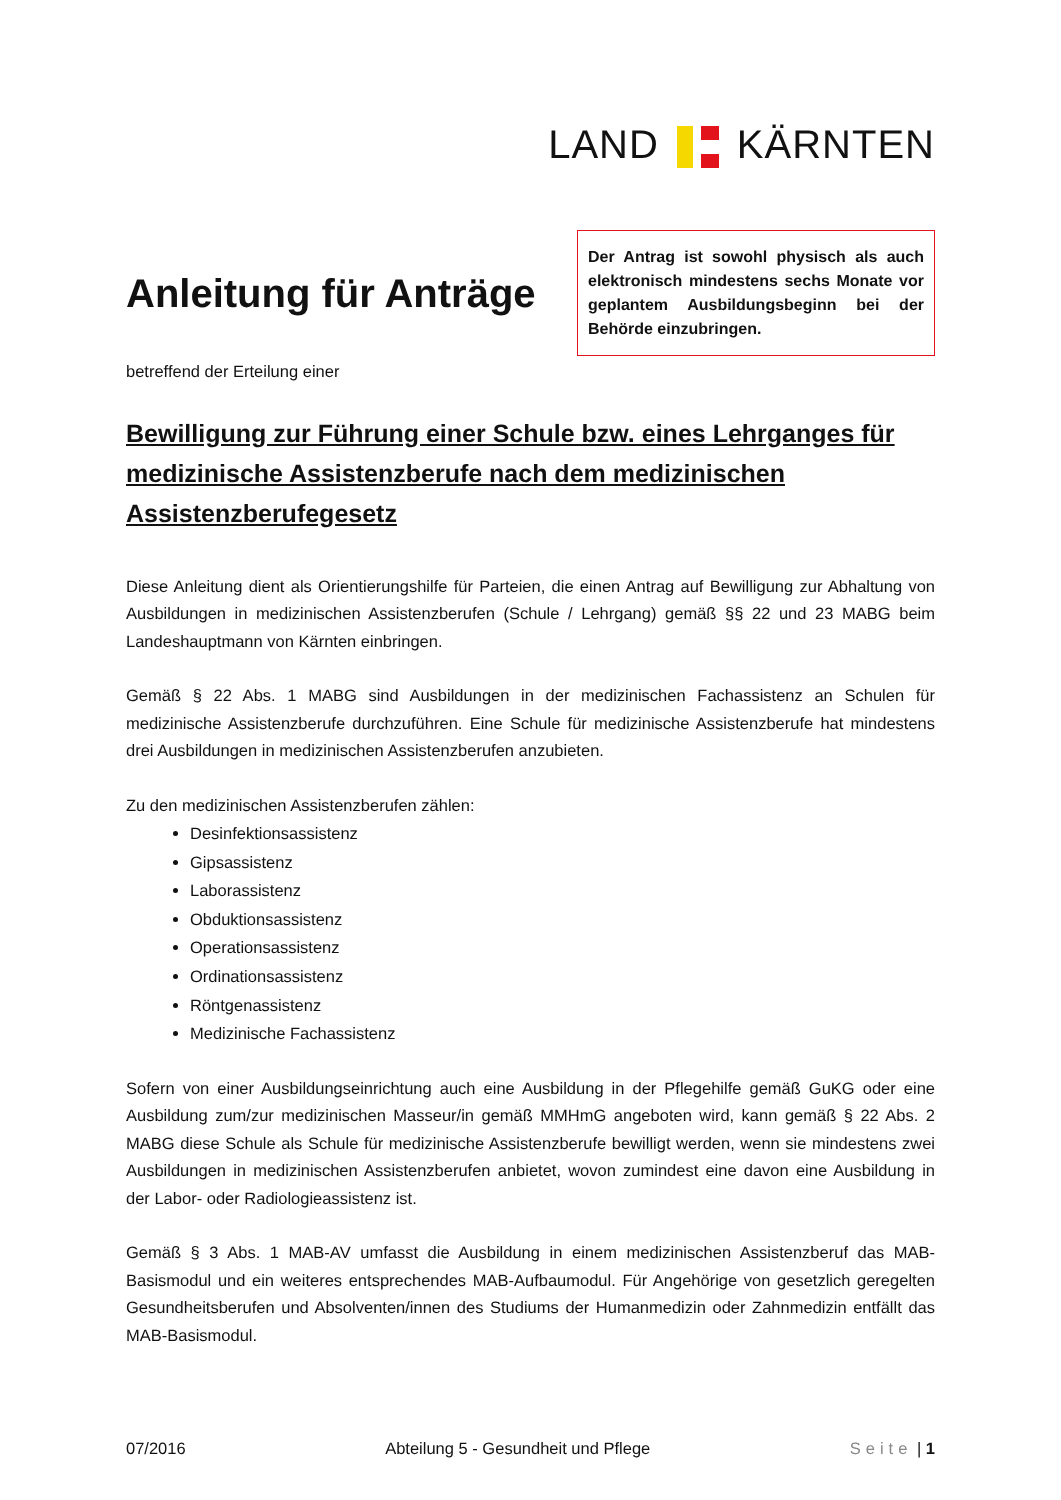LAND KÄRNTEN
Anleitung für Anträge
Der Antrag ist sowohl physisch als auch elektronisch mindestens sechs Monate vor geplantem Ausbildungsbeginn bei der Behörde einzubringen.
betreffend der Erteilung einer
Bewilligung zur Führung einer Schule bzw. eines Lehrganges für medizinische Assistenzberufe nach dem medizinischen Assistenzberufegesetz
Diese Anleitung dient als Orientierungshilfe für Parteien, die einen Antrag auf Bewilligung zur Abhaltung von Ausbildungen in medizinischen Assistenzberufen (Schule / Lehrgang) gemäß §§ 22 und 23 MABG beim Landeshauptmann von Kärnten einbringen.
Gemäß § 22 Abs. 1 MABG sind Ausbildungen in der medizinischen Fachassistenz an Schulen für medizinische Assistenzberufe durchzuführen. Eine Schule für medizinische Assistenzberufe hat mindestens drei Ausbildungen in medizinischen Assistenzberufen anzubieten.
Zu den medizinischen Assistenzberufen zählen:
Desinfektionsassistenz
Gipsassistenz
Laborassistenz
Obduktionsassistenz
Operationsassistenz
Ordinationsassistenz
Röntgenassistenz
Medizinische Fachassistenz
Sofern von einer Ausbildungseinrichtung auch eine Ausbildung in der Pflegehilfe gemäß GuKG oder eine Ausbildung zum/zur medizinischen Masseur/in gemäß MMHmG angeboten wird, kann gemäß § 22 Abs. 2 MABG diese Schule als Schule für medizinische Assistenzberufe bewilligt werden, wenn sie mindestens zwei Ausbildungen in medizinischen Assistenzberufen anbietet, wovon zumindest eine davon eine Ausbildung in der Labor- oder Radiologieassistenz ist.
Gemäß § 3 Abs. 1 MAB-AV umfasst die Ausbildung in einem medizinischen Assistenzberuf das MAB-Basismodul und ein weiteres entsprechendes MAB-Aufbaumodul. Für Angehörige von gesetzlich geregelten Gesundheitsberufen und Absolventen/innen des Studiums der Humanmedizin oder Zahnmedizin entfällt das MAB-Basismodul.
07/2016 Abteilung 5 - Gesundheit und Pflege Seite | 1